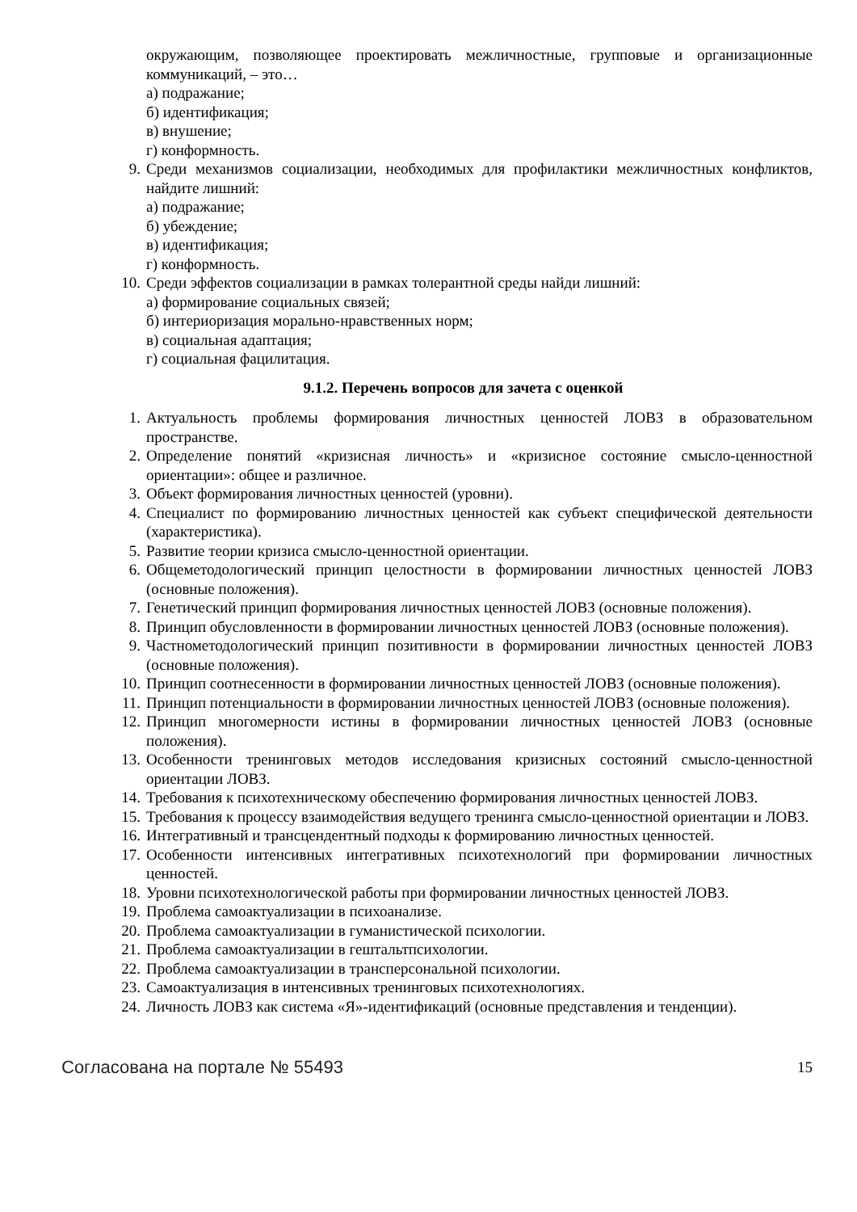окружающим, позволяющее проектировать межличностные, групповые и организационные коммуникаций, – это…
а) подражание;
б) идентификация;
в) внушение;
г) конформность.
9. Среди механизмов социализации, необходимых для профилактики межличностных конфликтов, найдите лишний:
а) подражание;
б) убеждение;
в) идентификация;
г) конформность.
10. Среди эффектов социализации в рамках толерантной среды найди лишний:
а) формирование социальных связей;
б) интериоризация морально-нравственных норм;
в) социальная адаптация;
г) социальная фацилитация.
9.1.2. Перечень вопросов для зачета с оценкой
1. Актуальность проблемы формирования личностных ценностей ЛОВЗ в образовательном пространстве.
2. Определение понятий «кризисная личность» и «кризисное состояние смысло-ценностной ориентации»: общее и различное.
3. Объект формирования личностных ценностей (уровни).
4. Специалист по формированию личностных ценностей как субъект специфической деятельности (характеристика).
5. Развитие теории кризиса смысло-ценностной ориентации.
6. Общеметодологический принцип целостности в формировании личностных ценностей ЛОВЗ (основные положения).
7. Генетический принцип формирования личностных ценностей ЛОВЗ (основные положения).
8. Принцип обусловленности в формировании личностных ценностей ЛОВЗ (основные положения).
9. Частнометодологический принцип позитивности в формировании личностных ценностей ЛОВЗ (основные положения).
10. Принцип соотнесенности в формировании личностных ценностей ЛОВЗ (основные положения).
11. Принцип потенциальности в формировании личностных ценностей ЛОВЗ (основные положения).
12. Принцип многомерности истины в формировании личностных ценностей ЛОВЗ (основные положения).
13. Особенности тренинговых методов исследования кризисных состояний смысло-ценностной ориентации ЛОВЗ.
14. Требования к психотехническому обеспечению формирования личностных ценностей ЛОВЗ.
15. Требования к процессу взаимодействия ведущего тренинга смысло-ценностной ориентации и ЛОВЗ.
16. Интегративный и трансцендентный подходы к формированию личностных ценностей.
17. Особенности интенсивных интегративных психотехнологий при формировании личностных ценностей.
18. Уровни психотехнологической работы при формировании личностных ценностей ЛОВЗ.
19. Проблема самоактуализации в психоанализе.
20. Проблема самоактуализации в гуманистической психологии.
21. Проблема самоактуализации в гештальтпсихологии.
22. Проблема самоактуализации в трансперсональной психологии.
23. Самоактуализация в интенсивных тренинговых психотехнологиях.
24. Личность ЛОВЗ как система «Я»-идентификаций (основные представления и тенденции).
Согласована на портале № 55493 15